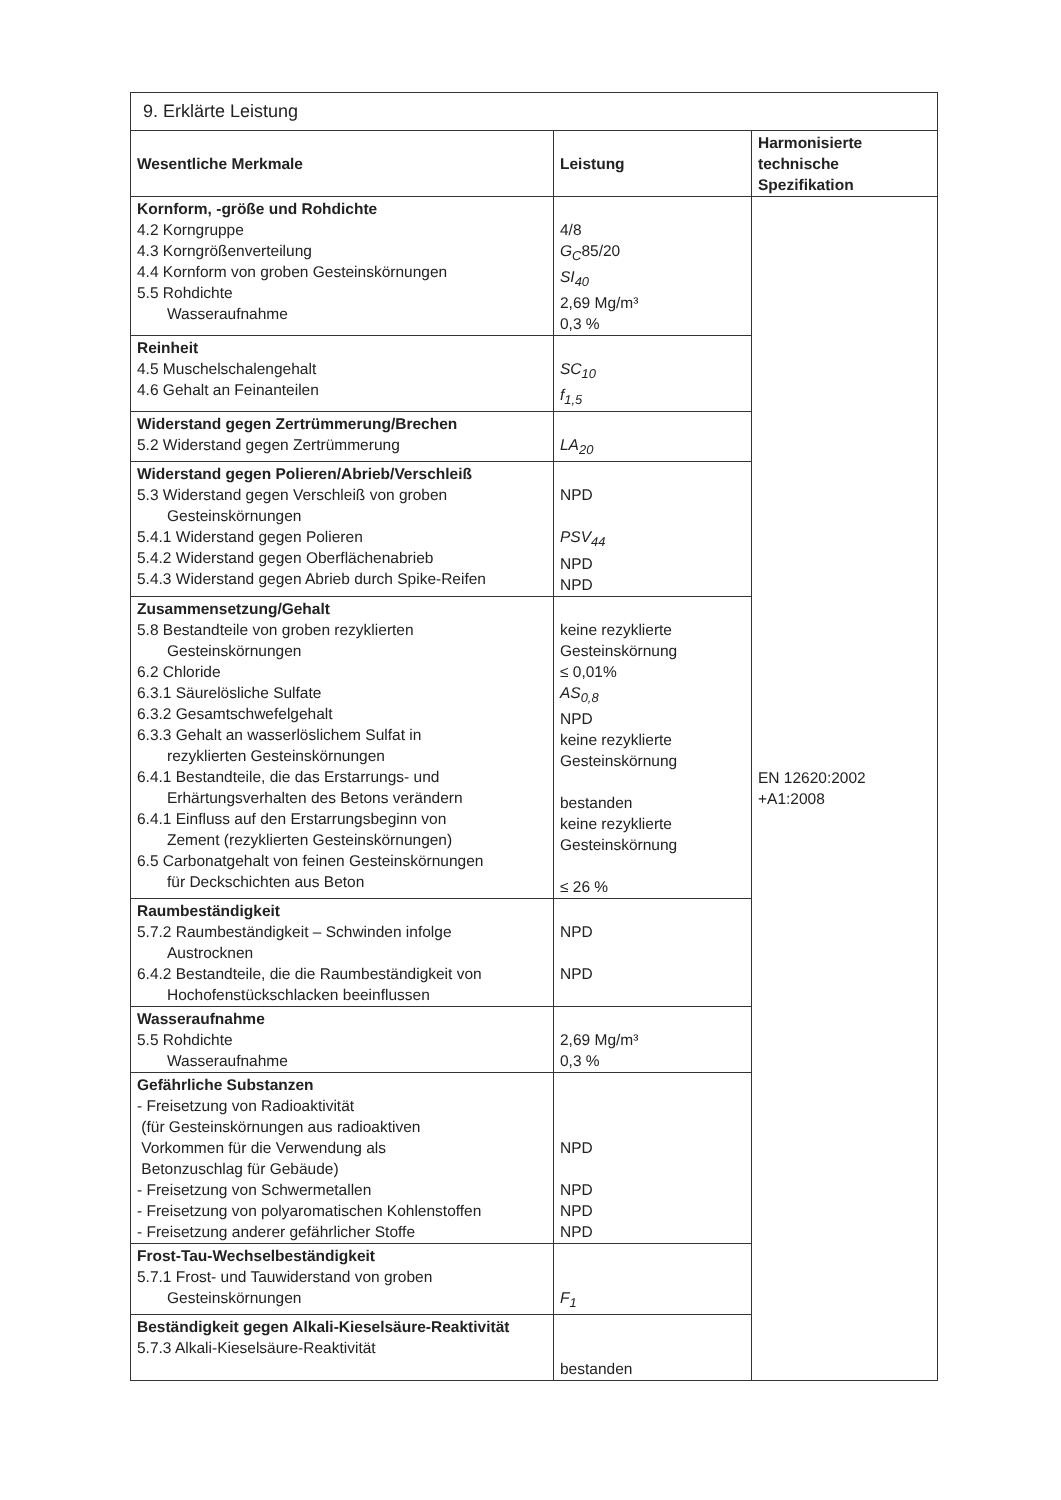| 9. Erklärte Leistung | | |
| Wesentliche Merkmale | Leistung | Harmonisierte technische Spezifikation |
| Kornform, -größe und Rohdichte 4.2 Korngruppe 4.3 Korngrößenverteilung 4.4 Kornform von groben Gesteinskörnungen 5.5 Rohdichte Wasseraufnahme | 4/8 G<sub>C</sub> 85/20 SI<sub>40</sub> 2,69 Mg/m³ 0,3 % | EN 12620:2002 +A1:2008 |
| Reinheit 4.5 Muschelschalengehalt 4.6 Gehalt an Feinanteilen | SC<sub>10</sub> f<sub>1,5</sub> | |
| Widerstand gegen Zertrümmerung/Brechen 5.2 Widerstand gegen Zertrümmerung | LA<sub>20</sub> | |
| Widerstand gegen Polieren/Abrieb/Verschleiß 5.3 Widerstand gegen Verschleiß von groben Gesteinskörnungen 5.4.1 Widerstand gegen Polieren 5.4.2 Widerstand gegen Oberflächenabrieb 5.4.3 Widerstand gegen Abrieb durch Spike-Reifen | NPD PSV<sub>44</sub> NPD NPD | |
| Zusammensetzung/Gehalt 5.8 Bestandteile von groben rezyklierten Gesteinskörnungen 6.2 Chloride 6.3.1 Säurelösliche Sulfate 6.3.2 Gesamtschwefelgehalt 6.3.3 Gehalt an wasserlöslichem Sulfat in rezyklierten Gesteinskörnungen 6.4.1 Bestandteile, die das Erstarrungs- und Erhärtungsverhalten des Betons verändern 6.4.1 Einfluss auf den Erstarrungsbeginn von Zement (rezyklierten Gesteinskörnungen) 6.5 Carbonatgehalt von feinen Gesteinskörnungen für Deckschichten aus Beton | keine rezyklierte Gesteinskörnung ≤ 0,01% AS<sub>0,8</sub> NPD keine rezyklierte Gesteinskörnung bestanden keine rezyklierte Gesteinskörnung ≤ 26 % | |
| Raumbeständigkeit 5.7.2 Raumbeständigkeit – Schwinden infolge Austrocknen 6.4.2 Bestandteile, die die Raumbeständigkeit von Hochofenstückschlacken beeinflussen | NPD NPD | |
| Wasseraufnahme 5.5 Rohdichte Wasseraufnahme | 2,69 Mg/m³ 0,3 % | |
| Gefährliche Substanzen - Freisetzung von Radioaktivität (für Gesteinskörnungen aus radioaktiven Vorkommen für die Verwendung als Betonzuschlag für Gebäude) - Freisetzung von Schwermetallen - Freisetzung von polyaromatischen Kohlenstoffen - Freisetzung anderer gefährlicher Stoffe | NPD NPD NPD NPD | |
| Frost-Tau-Wechselbeständigkeit 5.7.1 Frost- und Tauwiderstand von groben Gesteinskörnungen | F<sub>1</sub> | |
| Beständigkeit gegen Alkali-Kieselsäure-Reaktivität 5.7.3 Alkali-Kieselsäure-Reaktivität | bestanden | |